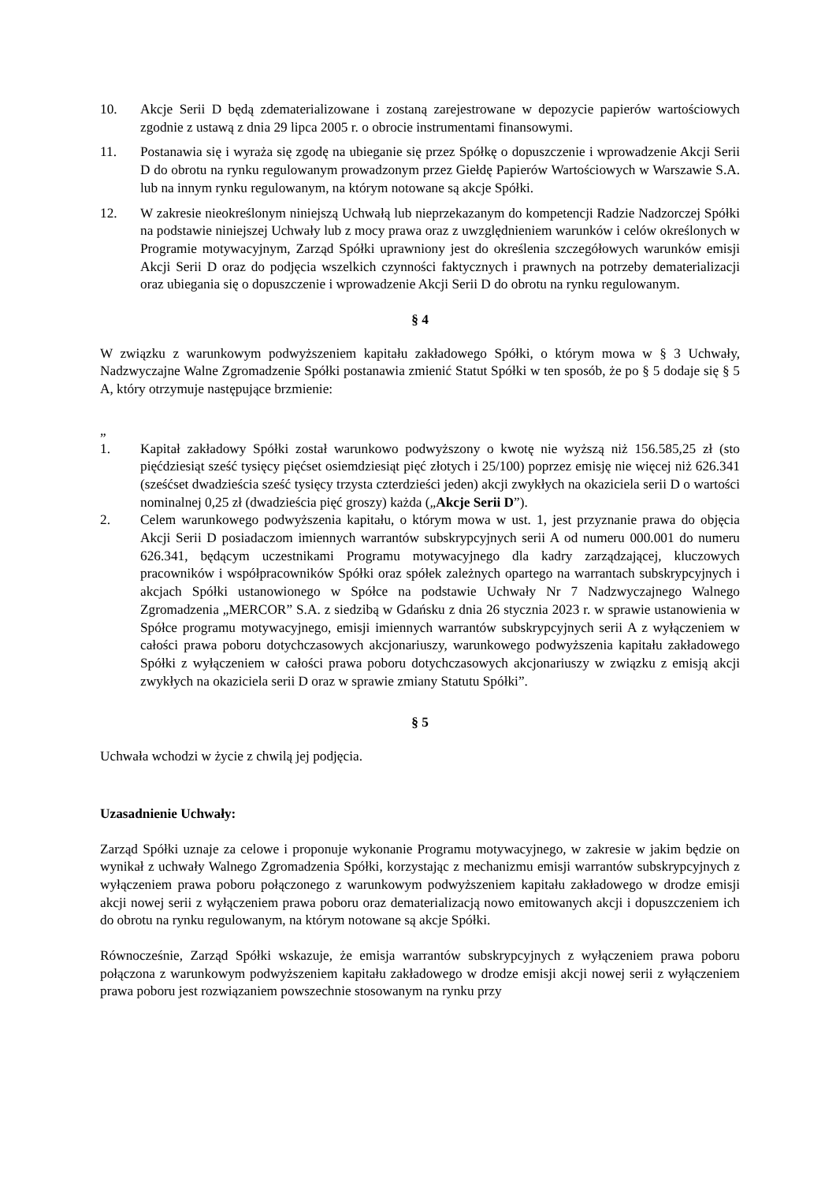10. Akcje Serii D będą zdematerializowane i zostaną zarejestrowane w depozycie papierów wartościowych zgodnie z ustawą z dnia 29 lipca 2005 r. o obrocie instrumentami finansowymi.
11. Postanawia się i wyraża się zgodę na ubieganie się przez Spółkę o dopuszczenie i wprowadzenie Akcji Serii D do obrotu na rynku regulowanym prowadzonym przez Giełdę Papierów Wartościowych w Warszawie S.A. lub na innym rynku regulowanym, na którym notowane są akcje Spółki.
12. W zakresie nieokreślonym niniejszą Uchwałą lub nieprzekazanym do kompetencji Radzie Nadzorczej Spółki na podstawie niniejszej Uchwały lub z mocy prawa oraz z uwzględnieniem warunków i celów określonych w Programie motywacyjnym, Zarząd Spółki uprawniony jest do określenia szczegółowych warunków emisji Akcji Serii D oraz do podjęcia wszelkich czynności faktycznych i prawnych na potrzeby dematerializacji oraz ubiegania się o dopuszczenie i wprowadzenie Akcji Serii D do obrotu na rynku regulowanym.
§ 4
W związku z warunkowym podwyższeniem kapitału zakładowego Spółki, o którym mowa w § 3 Uchwały, Nadzwyczajne Walne Zgromadzenie Spółki postanawia zmienić Statut Spółki w ten sposób, że po § 5 dodaje się § 5 A, który otrzymuje następujące brzmienie:
„
1. Kapitał zakładowy Spółki został warunkowo podwyższony o kwotę nie wyższą niż 156.585,25 zł (sto pięćdziesiąt sześć tysięcy pięćset osiemdziesiąt pięć złotych i 25/100) poprzez emisję nie więcej niż 626.341 (sześćset dwadzieścia sześć tysięcy trzysta czterdzieści jeden) akcji zwykłych na okaziciela serii D o wartości nominalnej 0,25 zł (dwadzieścia pięć groszy) każda („Akcje Serii D”).
2. Celem warunkowego podwyższenia kapitału, o którym mowa w ust. 1, jest przyznanie prawa do objęcia Akcji Serii D posiadaczom imiennych warrantów subskrypcyjnych serii A od numeru 000.001 do numeru 626.341, będącym uczestnikami Programu motywacyjnego dla kadry zarządzającej, kluczowych pracowników i współpracowników Spółki oraz spółek zależnych opartego na warrantach subskrypcyjnych i akcjach Spółki ustanowionego w Spółce na podstawie Uchwały Nr 7 Nadzwyczajnego Walnego Zgromadzenia „MERCOR” S.A. z siedzibą w Gdańsku z dnia 26 stycznia 2023 r. w sprawie ustanowienia w Spółce programu motywacyjnego, emisji imiennych warrantów subskrypcyjnych serii A z wyłączeniem w całości prawa poboru dotychczasowych akcjonariuszy, warunkowego podwyższenia kapitału zakładowego Spółki z wyłączeniem w całości prawa poboru dotychczasowych akcjonariuszy w związku z emisją akcji zwykłych na okaziciela serii D oraz w sprawie zmiany Statutu Spółki”.
§ 5
Uchwała wchodzi w życie z chwilą jej podjęcia.
Uzasadnienie Uchwały:
Zarząd Spółki uznaje za celowe i proponuje wykonanie Programu motywacyjnego, w zakresie w jakim będzie on wynikał z uchwały Walnego Zgromadzenia Spółki, korzystając z mechanizmu emisji warrantów subskrypcyjnych z wyłączeniem prawa poboru połączonego z warunkowym podwyższeniem kapitału zakładowego w drodze emisji akcji nowej serii z wyłączeniem prawa poboru oraz dematerializacją nowo emitowanych akcji i dopuszczeniem ich do obrotu na rynku regulowanym, na którym notowane są akcje Spółki.
Równocześnie, Zarząd Spółki wskazuje, że emisja warrantów subskrypcyjnych z wyłączeniem prawa poboru połączona z warunkowym podwyższeniem kapitału zakładowego w drodze emisji akcji nowej serii z wyłączeniem prawa poboru jest rozwiązaniem powszechnie stosowanym na rynku przy